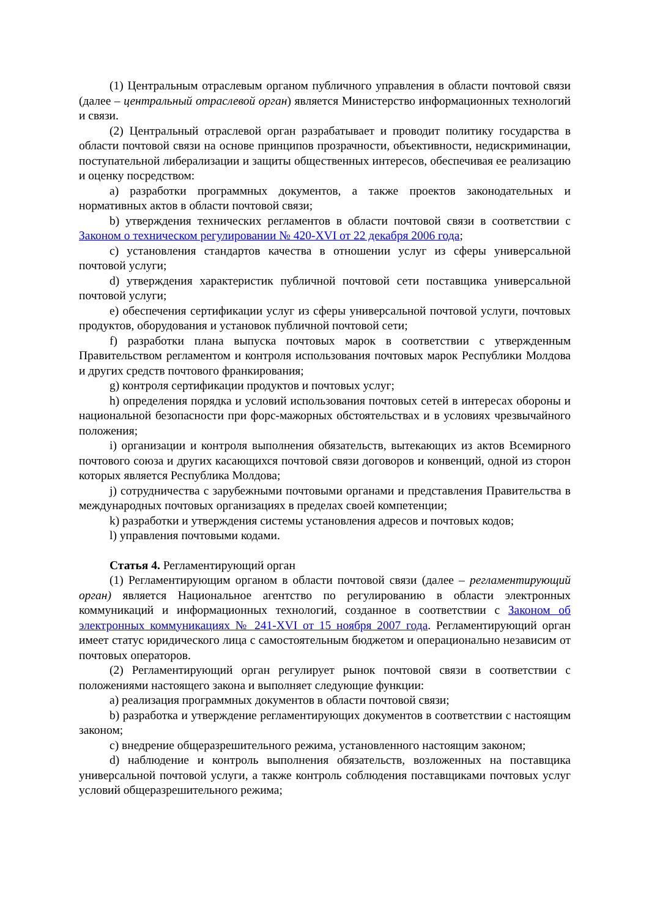(1) Центральным отраслевым органом публичного управления в области почтовой связи (далее – центральный отраслевой орган) является Министерство информационных технологий и связи.
(2) Центральный отраслевой орган разрабатывает и проводит политику государства в области почтовой связи на основе принципов прозрачности, объективности, недискриминации, поступательной либерализации и защиты общественных интересов, обеспечивая ее реализацию и оценку посредством:
a) разработки программных документов, а также проектов законодательных и нормативных актов в области почтовой связи;
b) утверждения технических регламентов в области почтовой связи в соответствии с Законом о техническом регулировании № 420-XVI от 22 декабря 2006 года;
c) установления стандартов качества в отношении услуг из сферы универсальной почтовой услуги;
d) утверждения характеристик публичной почтовой сети поставщика универсальной почтовой услуги;
e) обеспечения сертификации услуг из сферы универсальной почтовой услуги, почтовых продуктов, оборудования и установок публичной почтовой сети;
f) разработки плана выпуска почтовых марок в соответствии с утвержденным Правительством регламентом и контроля использования почтовых марок Республики Молдова и других средств почтового франкирования;
g) контроля сертификации продуктов и почтовых услуг;
h) определения порядка и условий использования почтовых сетей в интересах обороны и национальной безопасности при форс-мажорных обстоятельствах и в условиях чрезвычайного положения;
i) организации и контроля выполнения обязательств, вытекающих из актов Всемирного почтового союза и других касающихся почтовой связи договоров и конвенций, одной из сторон которых является Республика Молдова;
j) сотрудничества с зарубежными почтовыми органами и представления Правительства в международных почтовых организациях в пределах своей компетенции;
k) разработки и утверждения системы установления адресов и почтовых кодов;
l) управления почтовыми кодами.
Статья 4. Регламентирующий орган
(1) Регламентирующим органом в области почтовой связи (далее – регламентирующий орган) является Национальное агентство по регулированию в области электронных коммуникаций и информационных технологий, созданное в соответствии с Законом об электронных коммуникациях № 241-XVI от 15 ноября 2007 года. Регламентирующий орган имеет статус юридического лица с самостоятельным бюджетом и операционально независим от почтовых операторов.
(2) Регламентирующий орган регулирует рынок почтовой связи в соответствии с положениями настоящего закона и выполняет следующие функции:
a) реализация программных документов в области почтовой связи;
b) разработка и утверждение регламентирующих документов в соответствии с настоящим законом;
c) внедрение общеразрешительного режима, установленного настоящим законом;
d) наблюдение и контроль выполнения обязательств, возложенных на поставщика универсальной почтовой услуги, а также контроль соблюдения поставщиками почтовых услуг условий общеразрешительного режима;